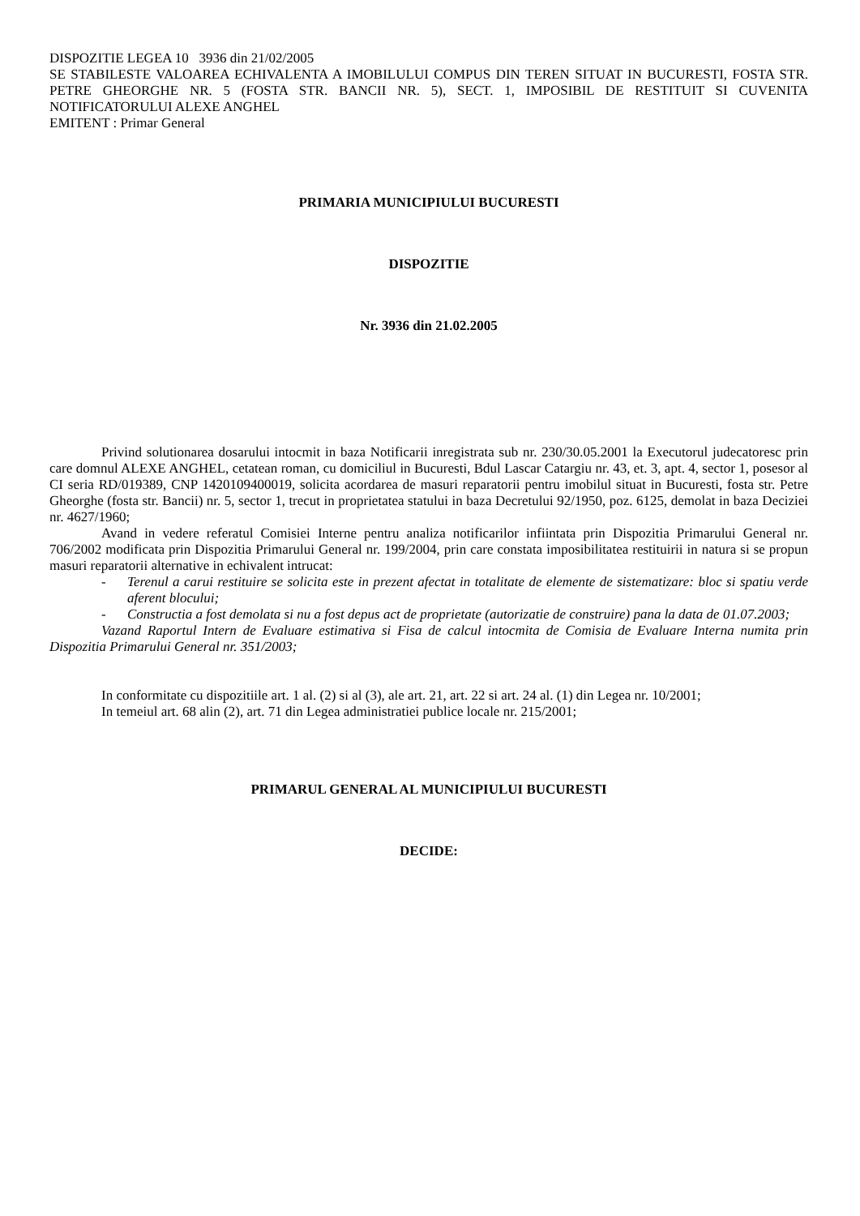DISPOZITIE LEGEA 10 3936 din 21/02/2005
SE STABILESTE VALOAREA ECHIVALENTA A IMOBILULUI COMPUS DIN TEREN SITUAT IN BUCURESTI, FOSTA STR. PETRE GHEORGHE NR. 5 (FOSTA STR. BANCII NR. 5), SECT. 1, IMPOSIBIL DE RESTITUIT SI CUVENITA NOTIFICATORULUI ALEXE ANGHEL
EMITENT : Primar General
PRIMARIA MUNICIPIULUI BUCURESTI
DISPOZITIE
Nr. 3936 din 21.02.2005
Privind solutionarea dosarului intocmit in baza Notificarii inregistrata sub nr. 230/30.05.2001 la Executorul judecatoresc prin care domnul ALEXE ANGHEL, cetatean roman, cu domiciliul in Bucuresti, Bdul Lascar Catargiu nr. 43, et. 3, apt. 4, sector 1, posesor al CI seria RD/019389, CNP 1420109400019, solicita acordarea de masuri reparatorii pentru imobilul situat in Bucuresti, fosta str. Petre Gheorghe (fosta str. Bancii) nr. 5, sector 1, trecut in proprietatea statului in baza Decretului 92/1950, poz. 6125, demolat in baza Deciziei nr. 4627/1960;
Avand in vedere referatul Comisiei Interne pentru analiza notificarilor infiintata prin Dispozitia Primarului General nr. 706/2002 modificata prin Dispozitia Primarului General nr. 199/2004, prin care constata imposibilitatea restituirii in natura si se propun masuri reparatorii alternative in echivalent intrucat:
- Terenul a carui restituire se solicita este in prezent afectat in totalitate de elemente de sistematizare: bloc si spatiu verde aferent blocului;
- Constructia a fost demolata si nu a fost depus act de proprietate (autorizatie de construire) pana la data de 01.07.2003;
Vazand Raportul Intern de Evaluare estimativa si Fisa de calcul intocmita de Comisia de Evaluare Interna numita prin Dispozitia Primarului General nr. 351/2003;
In conformitate cu dispozitiile art. 1 al. (2) si al (3), ale art. 21, art. 22 si art. 24 al. (1) din Legea nr. 10/2001;
In temeiul art. 68 alin (2), art. 71 din Legea administratiei publice locale nr. 215/2001;
PRIMARUL GENERAL AL MUNICIPIULUI BUCURESTI
DECIDE: